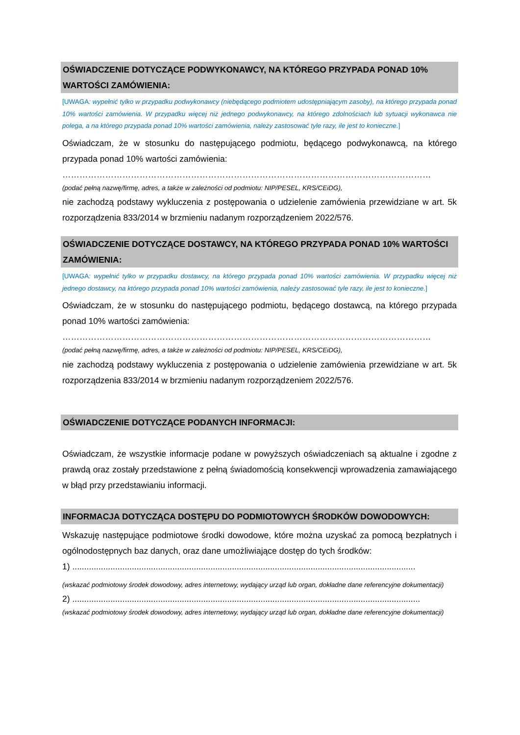OŚWIADCZENIE DOTYCZĄCE PODWYKONAWCY, NA KTÓREGO PRZYPADA PONAD 10% WARTOŚCI ZAMÓWIENIA:
[UWAGA: wypełnić tylko w przypadku podwykonawcy (niebędącego podmiotem udostępniającym zasoby), na którego przypada ponad 10% wartości zamówienia. W przypadku więcej niż jednego podwykonawcy, na którego zdolnościach lub sytuacji wykonawca nie polega, a na którego przypada ponad 10% wartości zamówienia, należy zastosować tyle razy, ile jest to konieczne.]
Oświadczam, że w stosunku do następującego podmiotu, będącego podwykonawcą, na którego przypada ponad 10% wartości zamówienia:
…………………………………………………………………………………………………………………
(podać pełną nazwę/firmę, adres, a także w zależności od podmiotu: NIP/PESEL, KRS/CEiDG),
nie zachodzą podstawy wykluczenia z postępowania o udzielenie zamówienia przewidziane w art. 5k rozporządzenia 833/2014 w brzmieniu nadanym rozporządzeniem 2022/576.
OŚWIADCZENIE DOTYCZĄCE DOSTAWCY, NA KTÓREGO PRZYPADA PONAD 10% WARTOŚCI ZAMÓWIENIA:
[UWAGA: wypełnić tylko w przypadku dostawcy, na którego przypada ponad 10% wartości zamówienia. W przypadku więcej niż jednego dostawcy, na którego przypada ponad 10% wartości zamówienia, należy zastosować tyle razy, ile jest to konieczne.]
Oświadczam, że w stosunku do następującego podmiotu, będącego dostawcą, na którego przypada ponad 10% wartości zamówienia:
…………………………………………………………………………………………………………………
(podać pełną nazwę/firmę, adres, a także w zależności od podmiotu: NIP/PESEL, KRS/CEiDG),
nie zachodzą podstawy wykluczenia z postępowania o udzielenie zamówienia przewidziane w art. 5k rozporządzenia 833/2014 w brzmieniu nadanym rozporządzeniem 2022/576.
OŚWIADCZENIE DOTYCZĄCE PODANYCH INFORMACJI:
Oświadczam, że wszystkie informacje podane w powyższych oświadczeniach są aktualne i zgodne z prawdą oraz zostały przedstawione z pełną świadomością konsekwencji wprowadzenia zamawiającego w błąd przy przedstawianiu informacji.
INFORMACJA DOTYCZĄCA DOSTĘPU DO PODMIOTOWYCH ŚRODKÓW DOWODOWYCH:
Wskazuję następujące podmiotowe środki dowodowe, które można uzyskać za pomocą bezpłatnych i ogólnodostępnych baz danych, oraz dane umożliwiające dostęp do tych środków:
1) ................................................................................................................................................
(wskazać podmiotowy środek dowodowy, adres internetowy, wydający urząd lub organ, dokładne dane referencyjne dokumentacji)
2) ..................................................................................................................................................
(wskazać podmiotowy środek dowodowy, adres internetowy, wydający urząd lub organ, dokładne dane referencyjne dokumentacji)